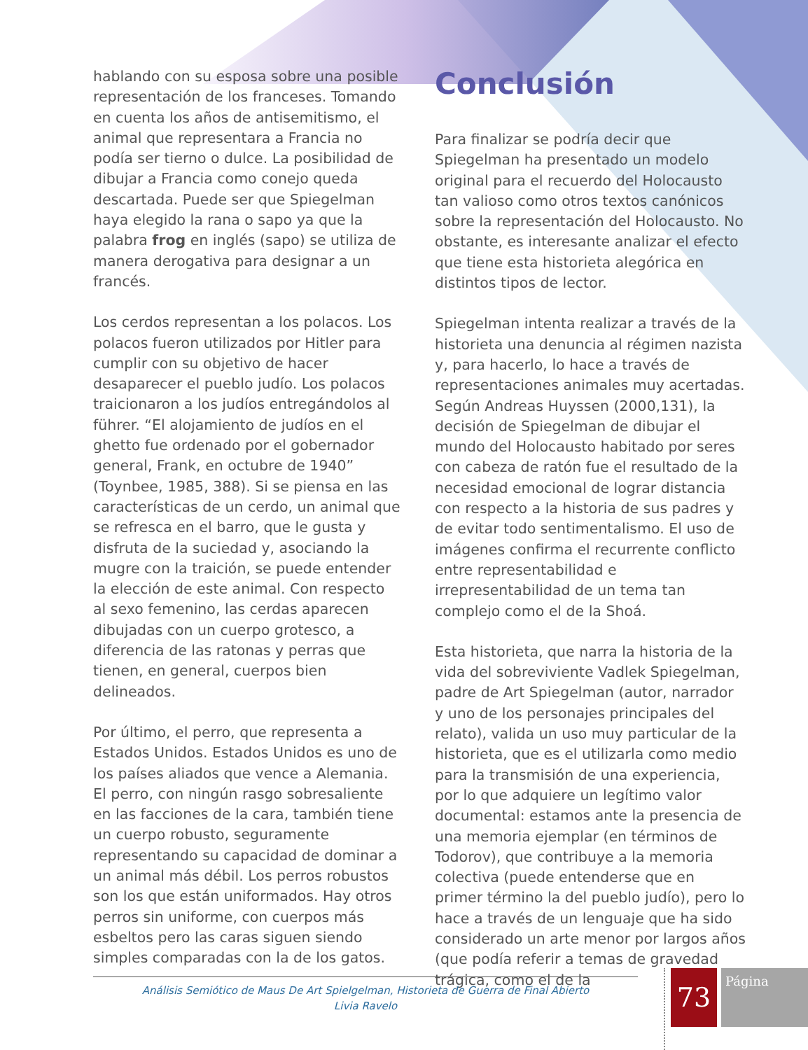hablando con su esposa sobre una posible representación de los franceses. Tomando en cuenta los años de antisemitismo, el animal que representara a Francia no podía ser tierno o dulce. La posibilidad de dibujar a Francia como conejo queda descartada. Puede ser que Spiegelman haya elegido la rana o sapo ya que la palabra frog en inglés (sapo) se utiliza de manera derogativa para designar a un francés.
Los cerdos representan a los polacos. Los polacos fueron utilizados por Hitler para cumplir con su objetivo de hacer desaparecer el pueblo judío. Los polacos traicionaron a los judíos entregándolos al führer. “El alojamiento de judíos en el ghetto fue ordenado por el gobernador general, Frank, en octubre de 1940” (Toynbee, 1985, 388). Si se piensa en las características de un cerdo, un animal que se refresca en el barro, que le gusta y disfruta de la suciedad y, asociando la mugre con la traición, se puede entender la elección de este animal. Con respecto al sexo femenino, las cerdas aparecen dibujadas con un cuerpo grotesco, a diferencia de las ratonas y perras que tienen, en general, cuerpos bien delineados.
Por último, el perro, que representa a Estados Unidos. Estados Unidos es uno de los países aliados que vence a Alemania. El perro, con ningún rasgo sobresaliente en las facciones de la cara, también tiene un cuerpo robusto, seguramente representando su capacidad de dominar a un animal más débil. Los perros robustos son los que están uniformados. Hay otros perros sin uniforme, con cuerpos más esbeltos pero las caras siguen siendo simples comparadas con la de los gatos.
Conclusión
Para finalizar se podría decir que Spiegelman ha presentado un modelo original para el recuerdo del Holocausto tan valioso como otros textos canónicos sobre la representación del Holocausto. No obstante, es interesante analizar el efecto que tiene esta historieta alegórica en distintos tipos de lector.
Spiegelman intenta realizar a través de la historieta una denuncia al régimen nazista y, para hacerlo, lo hace a través de representaciones animales muy acertadas. Según Andreas Huyssen (2000,131), la decisión de Spiegelman de dibujar el mundo del Holocausto habitado por seres con cabeza de ratón fue el resultado de la necesidad emocional de lograr distancia con respecto a la historia de sus padres y de evitar todo sentimentalismo. El uso de imágenes confirma el recurrente conflicto entre representabilidad e irrepresentabilidad de un tema tan complejo como el de la Shoá.
Esta historieta, que narra la historia de la vida del sobreviviente Vadlek Spiegelman, padre de Art Spiegelman (autor, narrador y uno de los personajes principales del relato), valida un uso muy particular de la historieta, que es el utilizarla como medio para la transmisión de una experiencia, por lo que adquiere un legítimo valor documental: estamos ante la presencia de una memoria ejemplar (en términos de Todorov), que contribuye a la memoria colectiva (puede entenderse que en primer término la del pueblo judío), pero lo hace a través de un lenguaje que ha sido considerado un arte menor por largos años (que podía referir a temas de gravedad trágica, como el de la
Análisis Semiótico de Maus De Art Spielgelman, Historieta de Guerra de Final Abierto
Livia Ravelo
73 Página